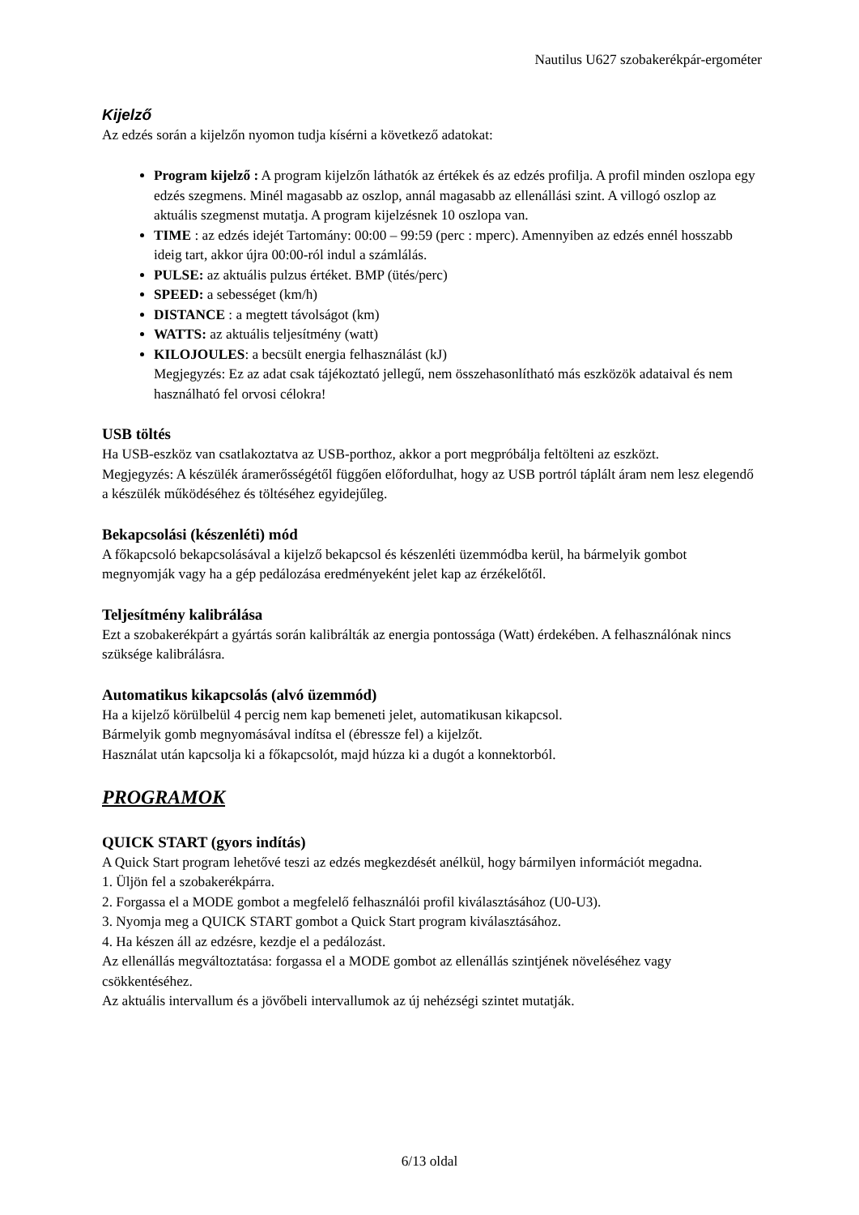Nautilus U627 szobakerékpár-ergométer
Kijelző
Az edzés során a kijelzőn nyomon tudja kísérni a következő adatokat:
Program kijelző : A program kijelzőn láthatók az értékek és az edzés profilja. A profil minden oszlopa egy edzés szegmens. Minél magasabb az oszlop, annál magasabb az ellenállási szint. A villogó oszlop az aktuális szegmenst mutatja. A program kijelzésnek 10 oszlopa van.
TIME : az edzés idejét Tartomány: 00:00 – 99:59 (perc : mperc). Amennyiben az edzés ennél hosszabb ideig tart, akkor újra 00:00-ról indul a számlálás.
PULSE: az aktuális pulzus értéket. BMP (ütés/perc)
SPEED: a sebességet (km/h)
DISTANCE : a megtett távolságot (km)
WATTS: az aktuális teljesítmény (watt)
KILOJOULES: a becsült energia felhasználást (kJ)
Megjegyzés: Ez az adat csak tájékoztató jellegű, nem összehasonlítható más eszközök adataival és nem használható fel orvosi célokra!
USB töltés
Ha USB-eszköz van csatlakoztatva az USB-porthoz, akkor a port megpróbálja feltölteni az eszközt.
Megjegyzés: A készülék áramerősségétől függően előfordulhat, hogy az USB portról táplált áram nem lesz elegendő a készülék működéséhez és töltéséhez egyidejűleg.
Bekapcsolási (készenléti) mód
A főkapcsoló bekapcsolásával a kijelző bekapcsol és készenléti üzemmódba kerül, ha bármelyik gombot megnyomják vagy ha a gép pedálozása eredményeként jelet kap az érzékelőtől.
Teljesítmény kalibrálása
Ezt a szobakerékpárt a gyártás során kalibrálták az energia pontossága (Watt) érdekében. A felhasználónak nincs szüksége kalibrálásra.
Automatikus kikapcsolás (alvó üzemmód)
Ha a kijelző körülbelül 4 percig nem kap bemeneti jelet, automatikusan kikapcsol.
Bármelyik gomb megnyomásával indítsa el (ébressze fel) a kijelzőt.
Használat után kapcsolja ki a főkapcsolót, majd húzza ki a dugót a konnektorból.
PROGRAMOK
QUICK START (gyors indítás)
A Quick Start program lehetővé teszi az edzés megkezdését anélkül, hogy bármilyen információt megadna.
1. Üljön fel a szobakerékpárra.
2. Forgassa el a MODE gombot a megfelelő felhasználói profil kiválasztásához (U0-U3).
3. Nyomja meg a QUICK START gombot a Quick Start program kiválasztásához.
4. Ha készen áll az edzésre, kezdje el a pedálozást.
Az ellenállás megváltoztatása: forgassa el a MODE gombot az ellenállás szintjének növeléséhez vagy csökkentéséhez.
Az aktuális intervallum és a jövőbeli intervallumok az új nehézségi szintet mutatják.
6/13 oldal